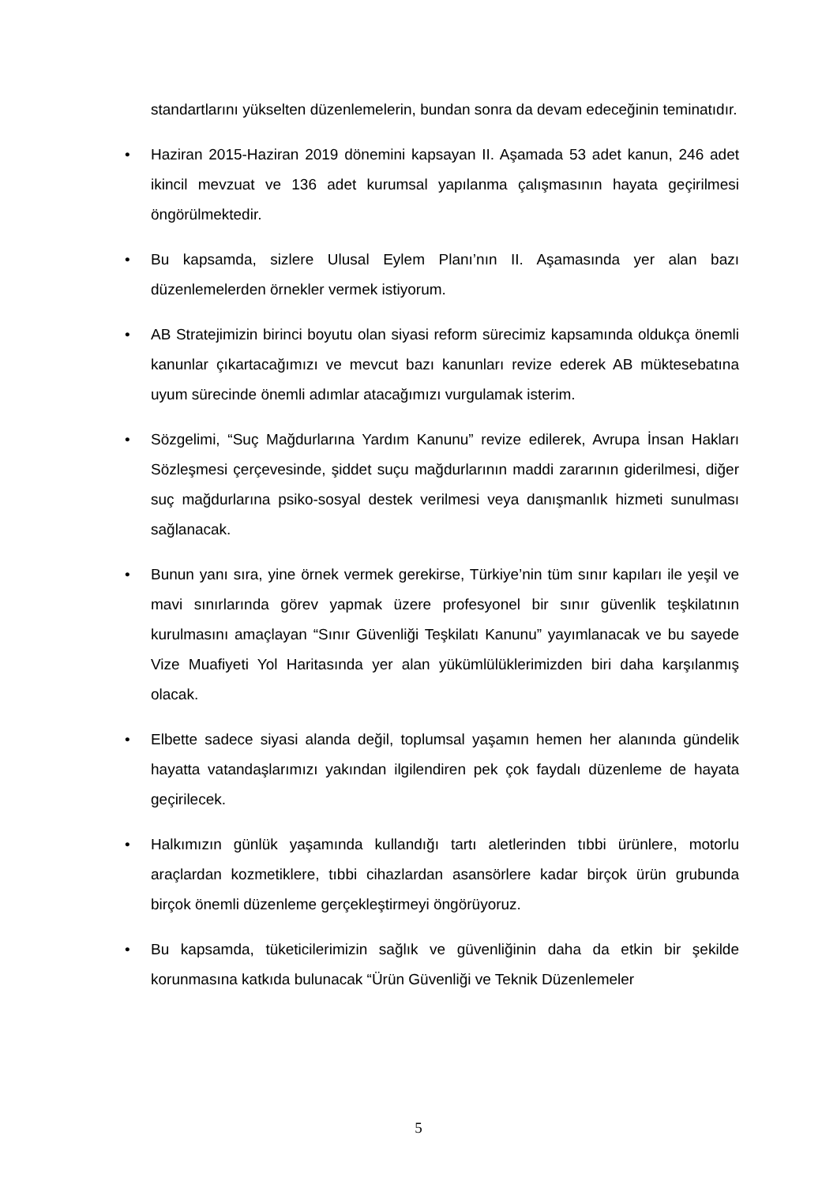standartlarını yükselten düzenlemelerin, bundan sonra da devam edeceğinin teminatıdır.
• Haziran 2015-Haziran 2019 dönemini kapsayan II. Aşamada 53 adet kanun, 246 adet ikincil mevzuat ve 136 adet kurumsal yapılanma çalışmasının hayata geçirilmesi öngörülmektedir.
• Bu kapsamda, sizlere Ulusal Eylem Planı’nın II. Aşamasında yer alan bazı düzenlemelerden örnekler vermek istiyorum.
• AB Stratejimizin birinci boyutu olan siyasi reform sürecimiz kapsamında oldukça önemli kanunlar çıkartacağımızı ve mevcut bazı kanunları revize ederek AB müktesebatına uyum sürecinde önemli adımlar atacağımızı vurgulamak isterim.
• Sözgelimi, “Suç Mağdurlarına Yardım Kanunu” revize edilerek, Avrupa İnsan Hakları Sözleşmesi çerçevesinde, şiddet suçu mağdurlarının maddi zararının giderilmesi, diğer suç mağdurlarına psiko-sosyal destek verilmesi veya danışmanlık hizmeti sunulması sağlanacak.
• Bunun yanı sıra, yine örnek vermek gerekirse, Türkiye’nin tüm sınır kapıları ile yeşil ve mavi sınırlarında görev yapmak üzere profesyonel bir sınır güvenlik teşkilatının kurulmasını amaçlayan “Sınır Güvenliği Teşkilatı Kanunu” yayımlanacak ve bu sayede Vize Muafiyeti Yol Haritasında yer alan yükümlülüklerimizden biri daha karşılanmış olacak.
• Elbette sadece siyasi alanda değil, toplumsal yaşamın hemen her alanında gündelik hayatta vatandaşlarımızı yakından ilgilendiren pek çok faydalı düzenleme de hayata geçirilecek.
• Halkımızın günlük yaşamında kullandığı tartı aletlerinden tıbbi ürünlere, motorlu araçlardan kozmetiklere, tıbbi cihazlardan asansörlere kadar birçok ürün grubunda birçok önemli düzenleme gerçekleştirmeyi öngörüyoruz.
• Bu kapsamda, tüketicilerimizin sağlık ve güvenliğinin daha da etkin bir şekilde korunmasına katkıda bulunacak “Ürün Güvenliği ve Teknik Düzenlemeler
5